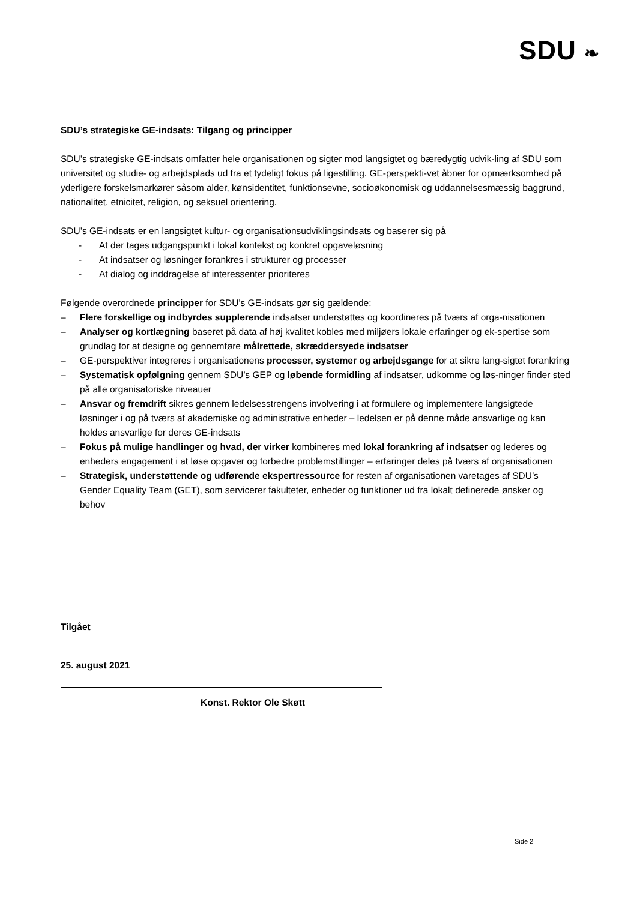SDU ❧
SDU’s strategiske GE-indsats: Tilgang og principper
SDU’s strategiske GE-indsats omfatter hele organisationen og sigter mod langsigtet og bæredygtig udvik-ling af SDU som universitet og studie- og arbejdsplads ud fra et tydeligt fokus på ligestilling. GE-perspekti-vet åbner for opmærksomhed på yderligere forskelsmarkører såsom alder, kønsidentitet, funktionsevne, socioøkonomisk og uddannelsesmæssig baggrund, nationalitet, etnicitet, religion, og seksuel orientering.
SDU’s GE-indsats er en langsigtet kultur- og organisationsudviklingsindsats og baserer sig på
- At der tages udgangspunkt i lokal kontekst og konkret opgaveløsning
- At indsatser og løsninger forankres i strukturer og processer
- At dialog og inddragelse af interessenter prioriteres
Følgende overordnede principper for SDU’s GE-indsats gør sig gældende:
– Flere forskellige og indbyrdes supplerende indsatser understøttes og koordineres på tværs af orga-nisationen
– Analyser og kortlægning baseret på data af høj kvalitet kobles med miljøers lokale erfaringer og ek-spertise som grundlag for at designe og gennemføre målrettede, skræddersyede indsatser
– GE-perspektiver integreres i organisationens processer, systemer og arbejdsgange for at sikre lang-sigtet forankring
– Systematisk opfølgning gennem SDU’s GEP og løbende formidling af indsatser, udkomme og løs-ninger finder sted på alle organisatoriske niveauer
– Ansvar og fremdrift sikres gennem ledelsesstrengens involvering i at formulere og implementere langsigtede løsninger i og på tværs af akademiske og administrative enheder – ledelsen er på denne måde ansvarlige og kan holdes ansvarlige for deres GE-indsats
– Fokus på mulige handlinger og hvad, der virker kombineres med lokal forankring af indsatser og lederes og enheders engagement i at løse opgaver og forbedre problemstillinger – erfaringer deles på tværs af organisationen
– Strategisk, understøttende og udførende ekspertressource for resten af organisationen varetages af SDU’s Gender Equality Team (GET), som servicerer fakulteter, enheder og funktioner ud fra lokalt definerede ønsker og behov
Tilgået
25. august 2021
Konst. Rektor Ole Skøtt
Side 2